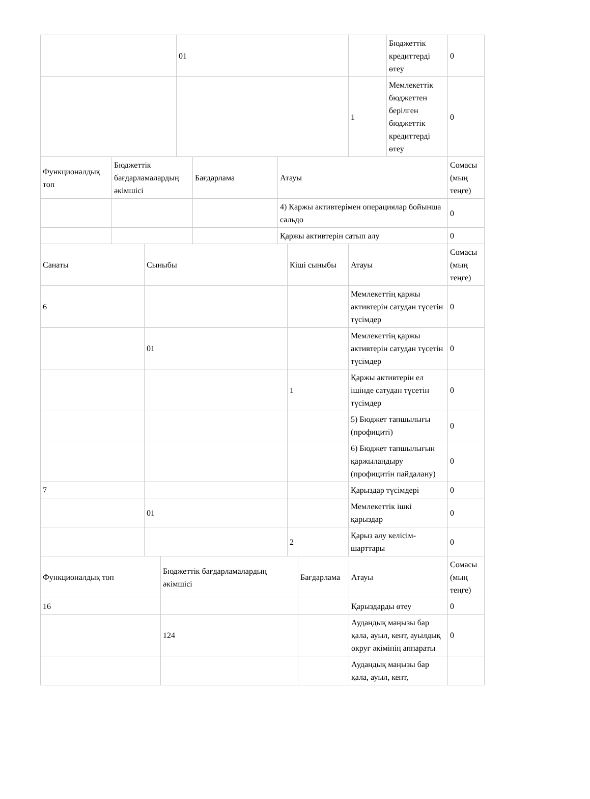| | 01 | | Бюджеттік кредиттерді өтеу | 0 |
| | | 1 | Мемлекеттік бюджеттен берілген бюджеттік кредиттерді өтеу | 0 |
| Функционалдық топ | Бюджеттік бағдарламалардың әкімшісі | Бағдарлама | Атауы | Сомасы (мың теңге) |
| --- | --- | --- | --- | --- |
| | | | 4) Қаржы активтерімен операциялар бойынша сальдо | 0 |
| | | | Қаржы активтерін сатып алу | 0 |
| Санаты | Сыныбы | Кіші сыныбы | Атауы | Сомасы (мың теңге) |
| --- | --- | --- | --- | --- |
| 6 | | | Мемлекеттің қаржы активтерін сатудан түсетін түсімдер | 0 |
| | 01 | | Мемлекеттің қаржы активтерін сатудан түсетін түсімдер | 0 |
| | | 1 | Қаржы активтерін ел ішінде сатудан түсетін түсімдер | 0 |
| | | | 5) Бюджет тапшылығы (профициті) | 0 |
| | | | 6) Бюджет тапшылығын қаржыландыру (профицитін пайдалану) | 0 |
| 7 | | | Қарыздар түсімдері | 0 |
| | 01 | | Мемлекеттік ішкі қарыздар | 0 |
| | | 2 | Қарыз алу келісім-шарттары | 0 |
| Функционалдық топ | Бюджеттік бағдарламалардың әкімшісі | Бағдарлама | Атауы | Сомасы (мың теңге) |
| --- | --- | --- | --- | --- |
| 16 | | | Қарыздарды өтеу | 0 |
| | 124 | | Аудандық маңызы бар қала, ауыл, кент, ауылдық округ әкімінің аппараты | 0 |
| | | | Аудандық маңызы бар қала, ауыл, кент, | |